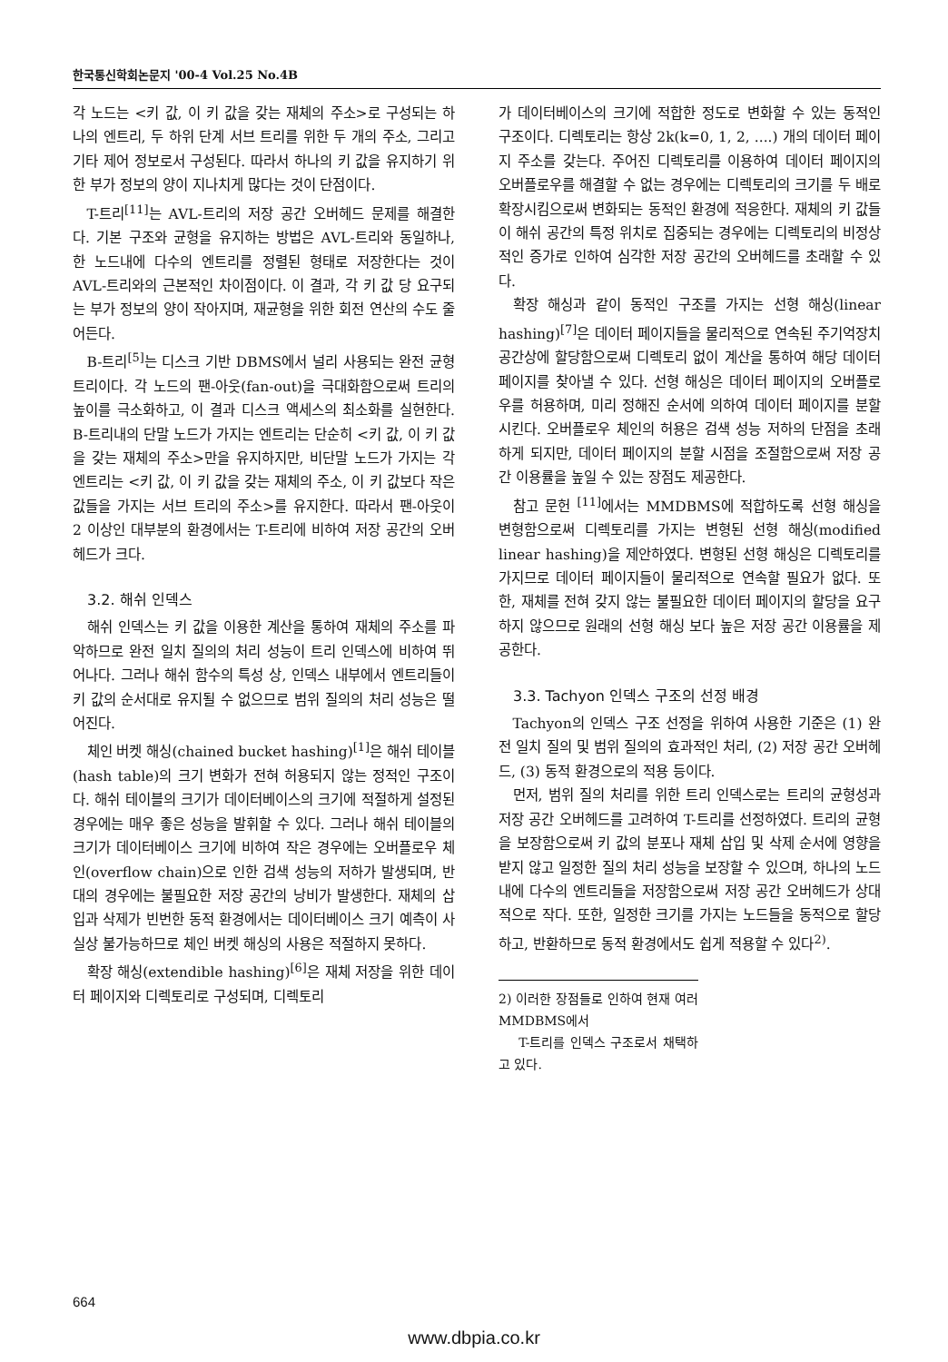한국통신학회논문지 '00-4 Vol.25 No.4B
각 노드는 <키 값, 이 키 값을 갖는 재체의 주소>로 구성되는 하나의 엔트리, 두 하위 단계 서브 트리를 위한 두 개의 주소, 그리고 기타 제어 정보로서 구성된다. 따라서 하나의 키 값을 유지하기 위한 부가 정보의 양이 지나치게 많다는 것이 단점이다.
T-트리<sup>[11]</sup>는 AVL-트리의 저장 공간 오버헤드 문제를 해결한다. 기본 구조와 균형을 유지하는 방법은 AVL-트리와 동일하나, 한 노드내에 다수의 엔트리를 정렬된 형태로 저장한다는 것이 AVL-트리와의 근본적인 차이점이다. 이 결과, 각 키 값 당 요구되는 부가 정보의 양이 작아지며, 재균형을 위한 회전 연산의 수도 줄어든다.
B-트리<sup>[5]</sup>는 디스크 기반 DBMS에서 널리 사용되는 완전 균형 트리이다. 각 노드의 팬-아웃(fan-out)을 극대화함으로써 트리의 높이를 극소화하고, 이 결과 디스크 액세스의 최소화를 실현한다. B-트리내의 단말 노드가 가지는 엔트리는 단순히 <키 값, 이 키 값을 갖는 재체의 주소>만을 유지하지만, 비단말 노드가 가지는 각 엔트리는 <키 값, 이 키 값을 갖는 재체의 주소, 이 키 값보다 작은 값들을 가지는 서브 트리의 주소>를 유지한다. 따라서 팬-아웃이 2 이상인 대부분의 환경에서는 T-트리에 비하여 저장 공간의 오버헤드가 크다.
3.2. 해쉬 인덱스
해쉬 인덱스는 키 값을 이용한 계산을 통하여 재체의 주소를 파악하므로 완전 일치 질의의 처리 성능이 트리 인덱스에 비하여 뛰어나다. 그러나 해쉬 함수의 특성 상, 인덱스 내부에서 엔트리들이 키 값의 순서대로 유지될 수 없으므로 범위 질의의 처리 성능은 떨어진다.
체인 버켓 해싱(chained bucket hashing)<sup>[1]</sup>은 해쉬 테이블(hash table)의 크기 변화가 전혀 허용되지 않는 정적인 구조이다. 해쉬 테이블의 크기가 데이터베이스의 크기에 적절하게 설정된 경우에는 매우 좋은 성능을 발휘할 수 있다. 그러나 해쉬 테이블의 크기가 데이터베이스 크기에 비하여 작은 경우에는 오버플로우 체인(overflow chain)으로 인한 검색 성능의 저하가 발생되며, 반대의 경우에는 불필요한 저장 공간의 낭비가 발생한다. 재체의 삽입과 삭제가 빈번한 동적 환경에서는 데이터베이스 크기 예측이 사실상 불가능하므로 체인 버켓 해싱의 사용은 적절하지 못하다.
확장 해싱(extendible hashing)<sup>[6]</sup>은 재체 저장을 위한 데이터 페이지와 디렉토리로 구성되며, 디렉토리
가 데이터베이스의 크기에 적합한 정도로 변화할 수 있는 동적인 구조이다. 디렉토리는 항상 2k(k=0, 1, 2, ....) 개의 데이터 페이지 주소를 갖는다. 주어진 디렉토리를 이용하여 데이터 페이지의 오버플로우를 해결할 수 없는 경우에는 디렉토리의 크기를 두 배로 확장시킴으로써 변화되는 동적인 환경에 적응한다. 재체의 키 값들이 해쉬 공간의 특정 위치로 집중되는 경우에는 디렉토리의 비정상적인 증가로 인하여 심각한 저장 공간의 오버헤드를 초래할 수 있다.
확장 해싱과 같이 동적인 구조를 가지는 선형 해싱(linear hashing)<sup>[7]</sup>은 데이터 페이지들을 물리적으로 연속된 주기억장치 공간상에 할당함으로써 디렉토리 없이 계산을 통하여 해당 데이터 페이지를 찾아낼 수 있다. 선형 해싱은 데이터 페이지의 오버플로우를 허용하며, 미리 정해진 순서에 의하여 데이터 페이지를 분할시킨다. 오버플로우 체인의 허용은 검색 성능 저하의 단점을 초래하게 되지만, 데이터 페이지의 분할 시점을 조절함으로써 저장 공간 이용률을 높일 수 있는 장점도 제공한다.
참고 문헌 <sup>[11]</sup>에서는 MMDBMS에 적합하도록 선형 해싱을 변형함으로써 디렉토리를 가지는 변형된 선형 해싱(modified linear hashing)을 제안하였다. 변형된 선형 해싱은 디렉토리를 가지므로 데이터 페이지들이 물리적으로 연속할 필요가 없다. 또한, 재체를 전혀 갖지 않는 불필요한 데이터 페이지의 할당을 요구하지 않으므로 원래의 선형 해싱 보다 높은 저장 공간 이용률을 제공한다.
3.3. Tachyon 인덱스 구조의 선정 배경
Tachyon의 인덱스 구조 선정을 위하여 사용한 기준은 (1) 완전 일치 질의 및 범위 질의의 효과적인 처리, (2) 저장 공간 오버헤드, (3) 동적 환경으로의 적용 등이다.
먼저, 범위 질의 처리를 위한 트리 인덱스로는 트리의 균형성과 저장 공간 오버헤드를 고려하여 T-트리를 선정하였다. 트리의 균형을 보장함으로써 키 값의 분포나 재체 삽입 및 삭제 순서에 영향을 받지 않고 일정한 질의 처리 성능을 보장할 수 있으며, 하나의 노드 내에 다수의 엔트리들을 저장함으로써 저장 공간 오버헤드가 상대적으로 작다. 또한, 일정한 크기를 가지는 노드들을 동적으로 할당하고, 반환하므로 동적 환경에서도 쉽게 적용할 수 있다<sup>2)</sup>.
2) 이러한 장점들로 인하여 현재 여러 MMDBMS에서
T-트리를 인덱스 구조로서 채택하고 있다.
664
www.dbpia.co.kr